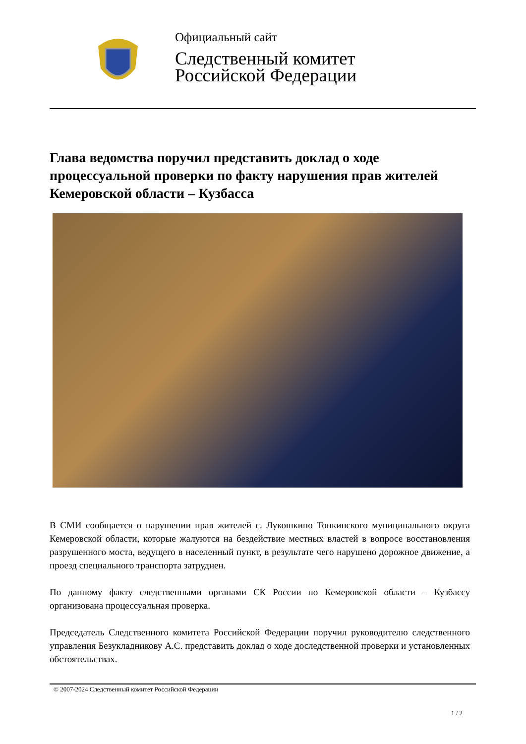Официальный сайт
Следственный комитет
Российской Федерации
Глава ведомства поручил представить доклад о ходе процессуальной проверки по факту нарушения прав жителей Кемеровской области – Кузбасса
В СМИ сообщается о нарушении прав жителей с. Лукошкино Топкинского муниципального округа Кемеровской области, которые жалуются на бездействие местных властей в вопросе восстановления разрушенного моста, ведущего в населенный пункт, в результате чего нарушено дорожное движение, а проезд специального транспорта затруднен.
По данному факту следственными органами СК России по Кемеровской области – Кузбассу организована процессуальная проверка.
Председатель Следственного комитета Российской Федерации поручил руководителю следственного управления Безукладникову А.С. представить доклад о ходе доследственной проверки и установленных обстоятельствах.
© 2007-2024 Следственный комитет Российской Федерации
1 / 2